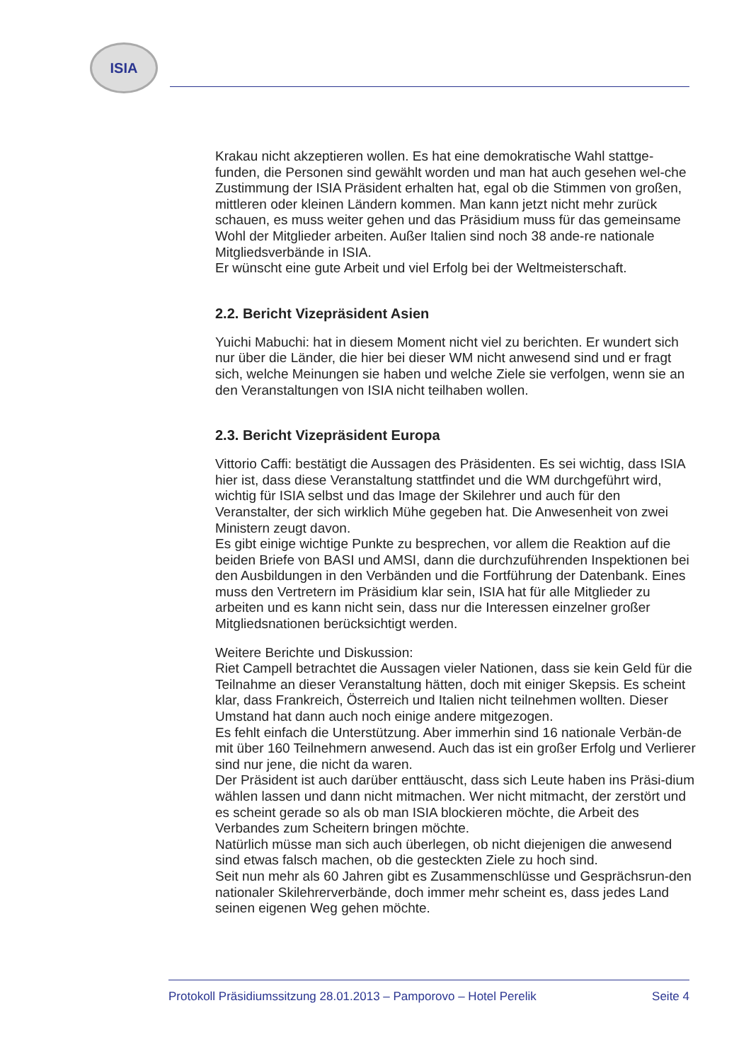ISIA
Krakau nicht akzeptieren wollen. Es hat eine demokratische Wahl stattge-funden, die Personen sind gewählt worden und man hat auch gesehen wel-che Zustimmung der ISIA Präsident erhalten hat, egal ob die Stimmen von großen, mittleren oder kleinen Ländern kommen. Man kann jetzt nicht mehr zurück schauen, es muss weiter gehen und das Präsidium muss für das gemeinsame Wohl der Mitglieder arbeiten. Außer Italien sind noch 38 ande-re nationale Mitgliedsverbände in ISIA.
Er wünscht eine gute Arbeit und viel Erfolg bei der Weltmeisterschaft.
2.2. Bericht Vizepräsident Asien
Yuichi Mabuchi: hat in diesem Moment nicht viel zu berichten. Er wundert sich nur über die Länder, die hier bei dieser WM nicht anwesend sind und er fragt sich, welche Meinungen sie haben und welche Ziele sie verfolgen, wenn sie an den Veranstaltungen von ISIA nicht teilhaben wollen.
2.3. Bericht Vizepräsident Europa
Vittorio Caffi: bestätigt die Aussagen des Präsidenten. Es sei wichtig, dass ISIA hier ist, dass diese Veranstaltung stattfindet und die WM durchgeführt wird, wichtig für ISIA selbst und das Image der Skilehrer und auch für den Veranstalter, der sich wirklich Mühe gegeben hat. Die Anwesenheit von zwei Ministern zeugt davon.
Es gibt einige wichtige Punkte zu besprechen, vor allem die Reaktion auf die beiden Briefe von BASI und AMSI, dann die durchzuführenden Inspektionen bei den Ausbildungen in den Verbänden und die Fortführung der Datenbank. Eines muss den Vertretern im Präsidium klar sein, ISIA hat für alle Mitglieder zu arbeiten und es kann nicht sein, dass nur die Interessen einzelner großer Mitgliedsnationen berücksichtigt werden.
Weitere Berichte und Diskussion:
Riet Campell betrachtet die Aussagen vieler Nationen, dass sie kein Geld für die Teilnahme an dieser Veranstaltung hätten, doch mit einiger Skepsis. Es scheint klar, dass Frankreich, Österreich und Italien nicht teilnehmen wollten. Dieser Umstand hat dann auch noch einige andere mitgezogen.
Es fehlt einfach die Unterstützung. Aber immerhin sind 16 nationale Verbän-de mit über 160 Teilnehmern anwesend. Auch das ist ein großer Erfolg und Verlierer sind nur jene, die nicht da waren.
Der Präsident ist auch darüber enttäuscht, dass sich Leute haben ins Präsi-dium wählen lassen und dann nicht mitmachen. Wer nicht mitmacht, der zerstört und es scheint gerade so als ob man ISIA blockieren möchte, die Arbeit des Verbandes zum Scheitern bringen möchte.
Natürlich müsse man sich auch überlegen, ob nicht diejenigen die anwesend sind etwas falsch machen, ob die gesteckten Ziele zu hoch sind.
Seit nun mehr als 60 Jahren gibt es Zusammenschlüsse und Gesprächsrun-den nationaler Skilehrerverbände, doch immer mehr scheint es, dass jedes Land seinen eigenen Weg gehen möchte.
Protokoll Präsidiumssitzung 28.01.2013 – Pamporovo – Hotel Perelik Seite 4